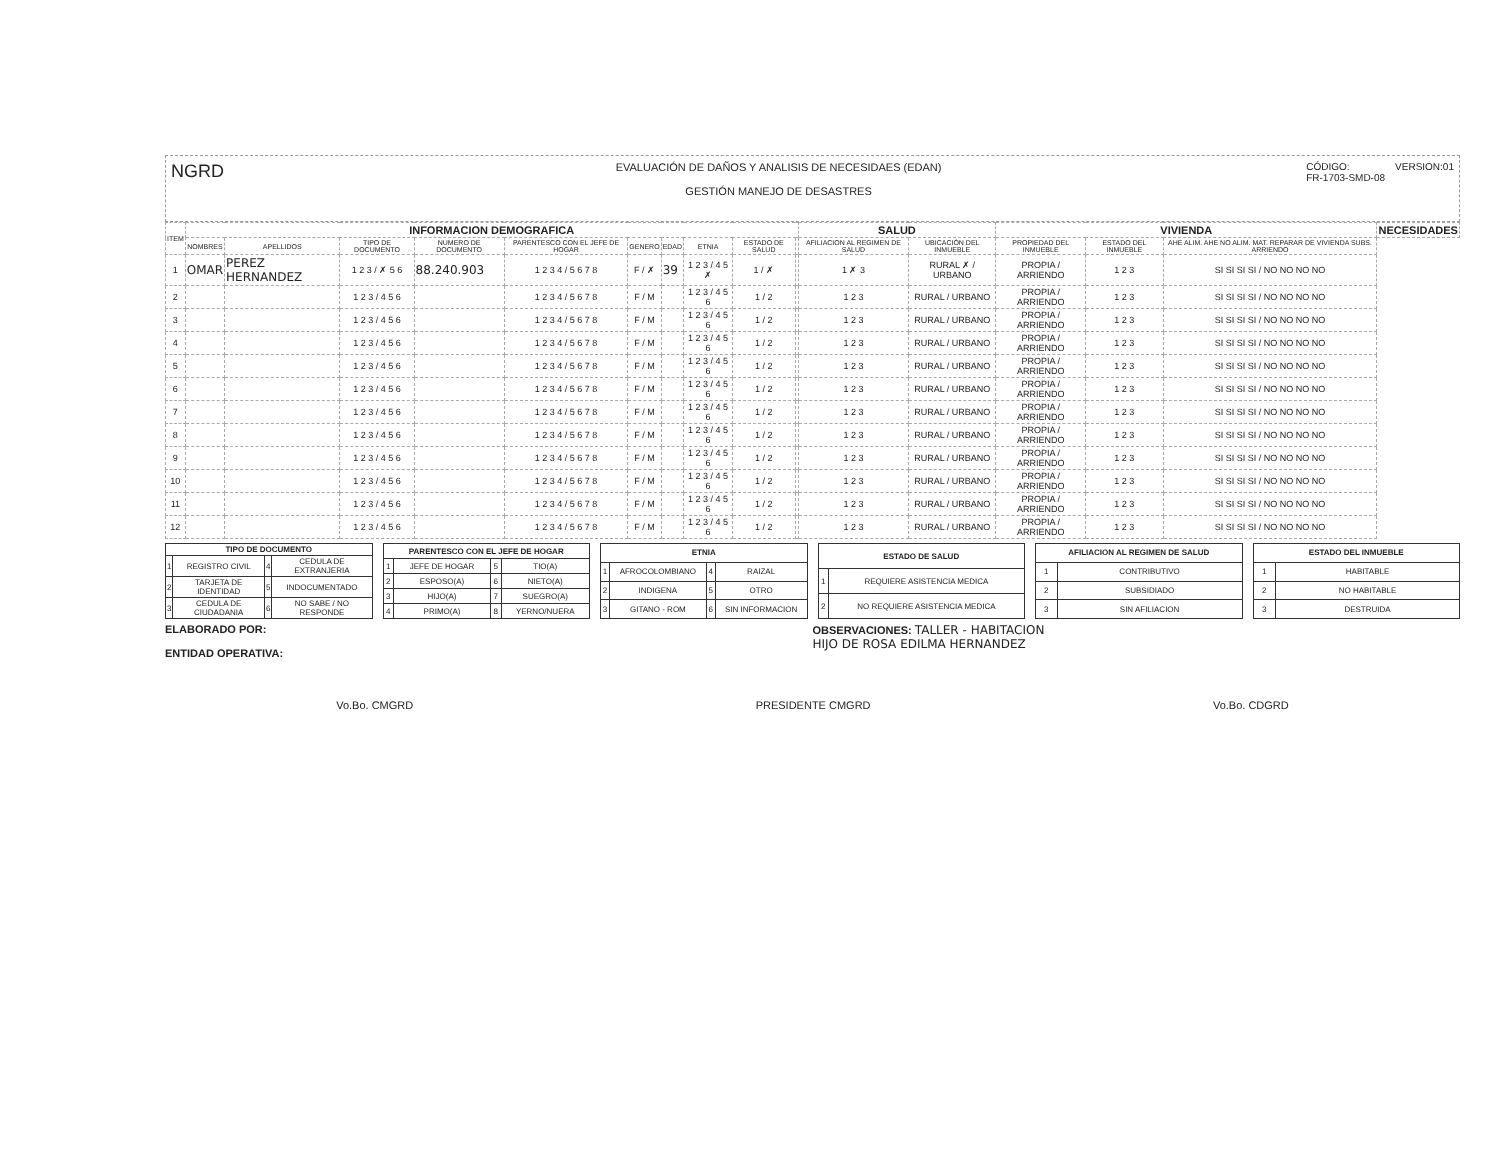NGRD
EVALUACIÓN DE DAÑOS Y ANALISIS DE NECESIDAES (EDAN)
GESTIÓN MANEJO DE DESASTRES
CÓDIGO:
FR-1703-SMD-08
VERSION:01
| ITEM | INFORMACION DEMOGRAFICA | | | | | | | | | | SALUD | | VIVIENDA | | | NECESIDADES |
| --- | --- | --- | --- | --- | --- | --- | --- | --- | --- | --- | --- | --- | --- | --- | --- | --- |
| | NOMBRES | APELLIDOS | TIPO DE DOCUMENTO | NUMERO DE DOCUMENTO | PARENTESCO CON EL JEFE DE HOGAR | GENERO | EDAD | ETNIA | ESTADO DE SALUD | | AFILIACION AL REGIMEN DE SALUD | UBICACIÓN DEL INMUEBLE | PROPIEDAD DEL INMUEBLE | ESTADO DEL INMUEBLE | AHE ALIM. AHE NO ALIM. MAT. REPARAR DE VIVIENDA SUBS. ARRIENDO | |
| 1 | OMAR | PEREZ HERNANDEZ | 1 2 3 / ✗ 5 6 | 88.240.903 | 1 2 3 4 / 5 6 7 8 | F / ✗ | 39 | 1 2 3 / 4 5 ✗ | 1 / ✗ | | 1 ✗ 3 | RURAL ✗ / URBANO | PROPIA / ARRIENDO | 1 2 3 | SI SI SI SI / NO NO NO NO | |
| 2 | | | 1 2 3 / 4 5 6 | | 1 2 3 4 / 5 6 7 8 | F / M | | 1 2 3 / 4 5 6 | 1 / 2 | | 1 2 3 | RURAL / URBANO | PROPIA / ARRIENDO | 1 2 3 | SI SI SI SI / NO NO NO NO | |
| 3 | | | 1 2 3 / 4 5 6 | | 1 2 3 4 / 5 6 7 8 | F / M | | 1 2 3 / 4 5 6 | 1 / 2 | | 1 2 3 | RURAL / URBANO | PROPIA / ARRIENDO | 1 2 3 | SI SI SI SI / NO NO NO NO | |
| 4 | | | 1 2 3 / 4 5 6 | | 1 2 3 4 / 5 6 7 8 | F / M | | 1 2 3 / 4 5 6 | 1 / 2 | | 1 2 3 | RURAL / URBANO | PROPIA / ARRIENDO | 1 2 3 | SI SI SI SI / NO NO NO NO | |
| 5 | | | 1 2 3 / 4 5 6 | | 1 2 3 4 / 5 6 7 8 | F / M | | 1 2 3 / 4 5 6 | 1 / 2 | | 1 2 3 | RURAL / URBANO | PROPIA / ARRIENDO | 1 2 3 | SI SI SI SI / NO NO NO NO | |
| 6 | | | 1 2 3 / 4 5 6 | | 1 2 3 4 / 5 6 7 8 | F / M | | 1 2 3 / 4 5 6 | 1 / 2 | | 1 2 3 | RURAL / URBANO | PROPIA / ARRIENDO | 1 2 3 | SI SI SI SI / NO NO NO NO | |
| 7 | | | 1 2 3 / 4 5 6 | | 1 2 3 4 / 5 6 7 8 | F / M | | 1 2 3 / 4 5 6 | 1 / 2 | | 1 2 3 | RURAL / URBANO | PROPIA / ARRIENDO | 1 2 3 | SI SI SI SI / NO NO NO NO | |
| 8 | | | 1 2 3 / 4 5 6 | | 1 2 3 4 / 5 6 7 8 | F / M | | 1 2 3 / 4 5 6 | 1 / 2 | | 1 2 3 | RURAL / URBANO | PROPIA / ARRIENDO | 1 2 3 | SI SI SI SI / NO NO NO NO | |
| 9 | | | 1 2 3 / 4 5 6 | | 1 2 3 4 / 5 6 7 8 | F / M | | 1 2 3 / 4 5 6 | 1 / 2 | | 1 2 3 | RURAL / URBANO | PROPIA / ARRIENDO | 1 2 3 | SI SI SI SI / NO NO NO NO | |
| 10 | | | 1 2 3 / 4 5 6 | | 1 2 3 4 / 5 6 7 8 | F / M | | 1 2 3 / 4 5 6 | 1 / 2 | | 1 2 3 | RURAL / URBANO | PROPIA / ARRIENDO | 1 2 3 | SI SI SI SI / NO NO NO NO | |
| 11 | | | 1 2 3 / 4 5 6 | | 1 2 3 4 / 5 6 7 8 | F / M | | 1 2 3 / 4 5 6 | 1 / 2 | | 1 2 3 | RURAL / URBANO | PROPIA / ARRIENDO | 1 2 3 | SI SI SI SI / NO NO NO NO | |
| 12 | | | 1 2 3 / 4 5 6 | | 1 2 3 4 / 5 6 7 8 | F / M | | 1 2 3 / 4 5 6 | 1 / 2 | | 1 2 3 | RURAL / URBANO | PROPIA / ARRIENDO | 1 2 3 | SI SI SI SI / NO NO NO NO | |
| TIPO DE DOCUMENTO | | | |
| 1 | REGISTRO CIVIL | 4 | CEDULA DE EXTRANJERIA |
| 2 | TARJETA DE IDENTIDAD | 5 | INDOCUMENTADO |
| 3 | CEDULA DE CIUDADANIA | 6 | NO SABE / NO RESPONDE |
| PARENTESCO CON EL JEFE DE HOGAR | | | |
| 1 | JEFE DE HOGAR | 5 | TIO(A) |
| 2 | ESPOSO(A) | 6 | NIETO(A) |
| 3 | HIJO(A) | 7 | SUEGRO(A) |
| 4 | PRIMO(A) | 8 | YERNO/NUERA |
| ETNIA | | | |
| 1 | AFROCOLOMBIANO | 4 | RAIZAL |
| 2 | INDIGENA | 5 | OTRO |
| 3 | GITANO - ROM | 6 | SIN INFORMACION |
| ESTADO DE SALUD | |
| 1 | REQUIERE ASISTENCIA MEDICA |
| 2 | NO REQUIERE ASISTENCIA MEDICA |
| AFILIACION AL REGIMEN DE SALUD | |
| 1 | CONTRIBUTIVO |
| 2 | SUBSIDIADO |
| 3 | SIN AFILIACION |
| ESTADO DEL INMUEBLE | |
| 1 | HABITABLE |
| 2 | NO HABITABLE |
| 3 | DESTRUIDA |
ELABORADO POR:
ENTIDAD OPERATIVA:
OBSERVACIONES: TALLER - HABITACION
HIJO DE ROSA EDILMA HERNANDEZ
Vo.Bo. CMGRD PRESIDENTE CMGRD Vo.Bo. CDGRD